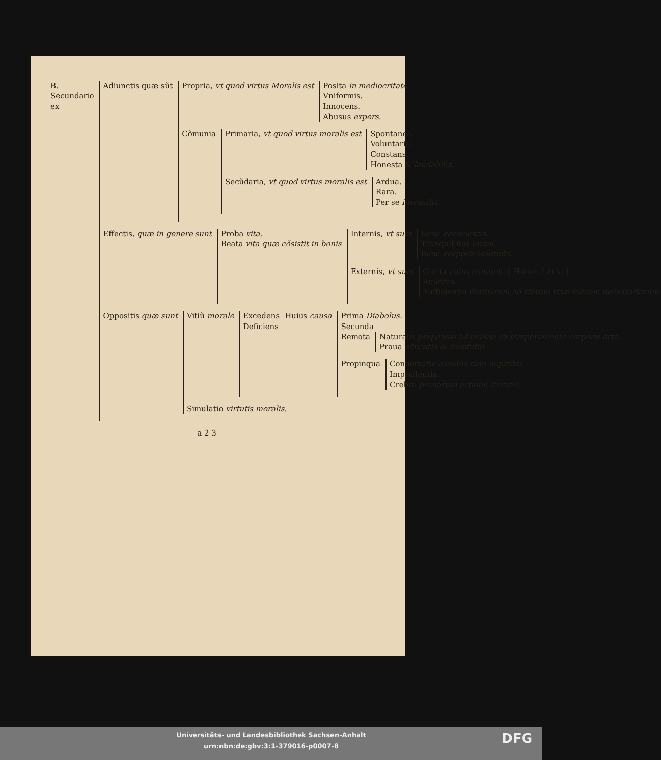B. Secundario ex Adiunctis quæ sũt Propria, vt quod virtus Moralis est
Posita in mediocritate.
Vniformis.
Innocens.
Abusus expers.
Cõmunia Primaria, vt quod virtus moralis est
Spontanea.
Voluntaria.
Constans.
Honesta & laudabilis.
Secũdaria, vt quod virtus moralis est
Ardua.
Rara.
Per se insensilis.
Effectis, quæ in genere sunt Proba vita.
Beata vita quæ cõsistit in bonis
Internis, vt sunt Bona conscientia.
Tranquillitas animi.
Bona corporis valetudo.
Externis, vt sunt Gloria cuius comites. { Honor. Laus. }
Amicitia.
Sufficientia diuitiarum ad statum vitæ felicem necessariarum.
Oppositis quæ sunt Vitiũ morale Excedens
Deficiens
Huius causa Prima Diabolus.
Secunda
Remota Naturalis propensio ad malum ex temperamento corporis orta.
Praua educatio & Institutio.
Propinqua Conuersatio assidua cum improbis.
Imprudentia.
Crebra prauarum actionũ iteratio.
Simulatio virtutis moralis.
a 2 3
Universitäts- und Landesbibliothek Sachsen-Anhalt
urn:nbn:de:gbv:3:1-379016-p0007-8
DFG